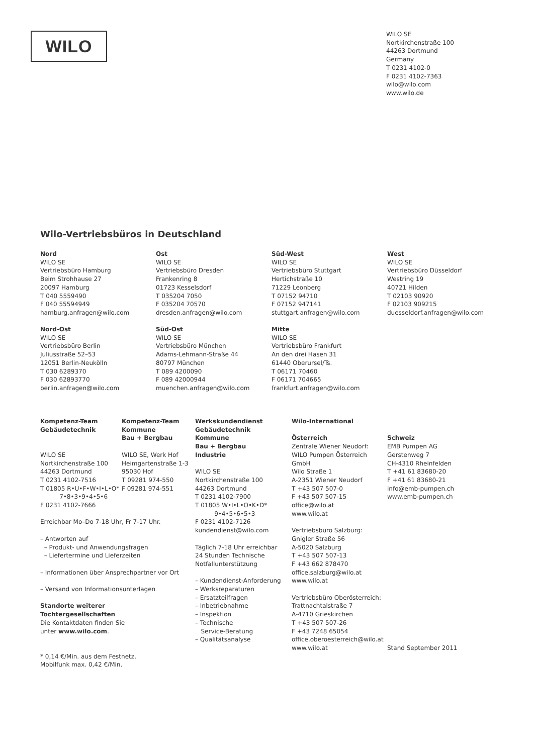WILO
WILO SE
Nortkirchenstraße 100
44263 Dortmund
Germany
T 0231 4102-0
F 0231 4102-7363
wilo@wilo.com
www.wilo.de
Wilo-Vertriebsbüros in Deutschland
Nord
WILO SE
Vertriebsbüro Hamburg
Beim Strohhause 27
20097 Hamburg
T 040 5559490
F 040 55594949
hamburg.anfragen@wilo.com
Ost
WILO SE
Vertriebsbüro Dresden
Frankenring 8
01723 Kesselsdorf
T 035204 7050
F 035204 70570
dresden.anfragen@wilo.com
Süd-West
WILO SE
Vertriebsbüro Stuttgart
Hertichstraße 10
71229 Leonberg
T 07152 94710
F 07152 947141
stuttgart.anfragen@wilo.com
West
WILO SE
Vertriebsbüro Düsseldorf
Westring 19
40721 Hilden
T 02103 90920
F 02103 909215
duesseldorf.anfragen@wilo.com
Nord-Ost
WILO SE
Vertriebsbüro Berlin
Juliusstraße 52–53
12051 Berlin-Neukölln
T 030 6289370
F 030 62893770
berlin.anfragen@wilo.com
Süd-Ost
WILO SE
Vertriebsbüro München
Adams-Lehmann-Straße 44
80797 München
T 089 4200090
F 089 42000944
muenchen.anfragen@wilo.com
Mitte
WILO SE
Vertriebsbüro Frankfurt
An den drei Hasen 31
61440 Oberursel/Ts.
T 06171 70460
F 06171 704665
frankfurt.anfragen@wilo.com
Kompetenz-Team
Gebäudetechnik
WILO SE
Nortkirchenstraße 100
44263 Dortmund
T 0231 4102-7516
T 01805 R•U•F•W•I•L•O*
7•8•3•9•4•5•6
F 0231 4102-7666
Erreichbar Mo–Do 7-18 Uhr, Fr 7-17 Uhr.
– Antworten auf
– Produkt- und Anwendungsfragen
– Liefertermine und Lieferzeiten
– Informationen über Ansprechpartner vor Ort
– Versand von Informationsunterlagen
Standorte weiterer
Tochtergesellschaften
Die Kontaktdaten finden Sie
unter www.wilo.com.
* 0,14 €/Min. aus dem Festnetz,
Mobilfunk max. 0,42 €/Min.
Kompetenz-Team
Kommune
Bau + Bergbau
WILO SE, Werk Hof
Heimgartenstraße 1-3
95030 Hof
T 09281 974-550
F 09281 974-551
Werkskundendienst
Gebäudetechnik
Kommune
Bau + Bergbau
Industrie
WILO SE
Nortkirchenstraße 100
44263 Dortmund
T 0231 4102-7900
T 01805 W•I•L•O•K•D*
9•4•5•6•5•3
F 0231 4102-7126
kundendienst@wilo.com
Täglich 7-18 Uhr erreichbar
24 Stunden Technische
Notfallunterstützung
– Kundendienst-Anforderung
– Werksreparaturen
– Ersatzteilfragen
– Inbetriebnahme
– Inspektion
– Technische
Service-Beratung
– Qualitätsanalyse
Wilo-International
Österreich
Zentrale Wiener Neudorf:
WILO Pumpen Österreich GmbH
Wilo Straße 1
A-2351 Wiener Neudorf
T +43 507 507-0
F +43 507 507-15
office@wilo.at
www.wilo.at
Vertriebsbüro Salzburg:
Gnigler Straße 56
A-5020 Salzburg
T +43 507 507-13
F +43 662 878470
office.salzburg@wilo.at
www.wilo.at
Vertriebsbüro Oberösterreich:
Trattnachtalstraße 7
A-4710 Grieskirchen
T +43 507 507-26
F +43 7248 65054
office.oberoesterreich@wilo.at
www.wilo.at
Schweiz
EMB Pumpen AG
Gerstenweg 7
CH-4310 Rheinfelden
T +41 61 83680-20
F +41 61 83680-21
info@emb-pumpen.ch
www.emb-pumpen.ch
Stand September 2011